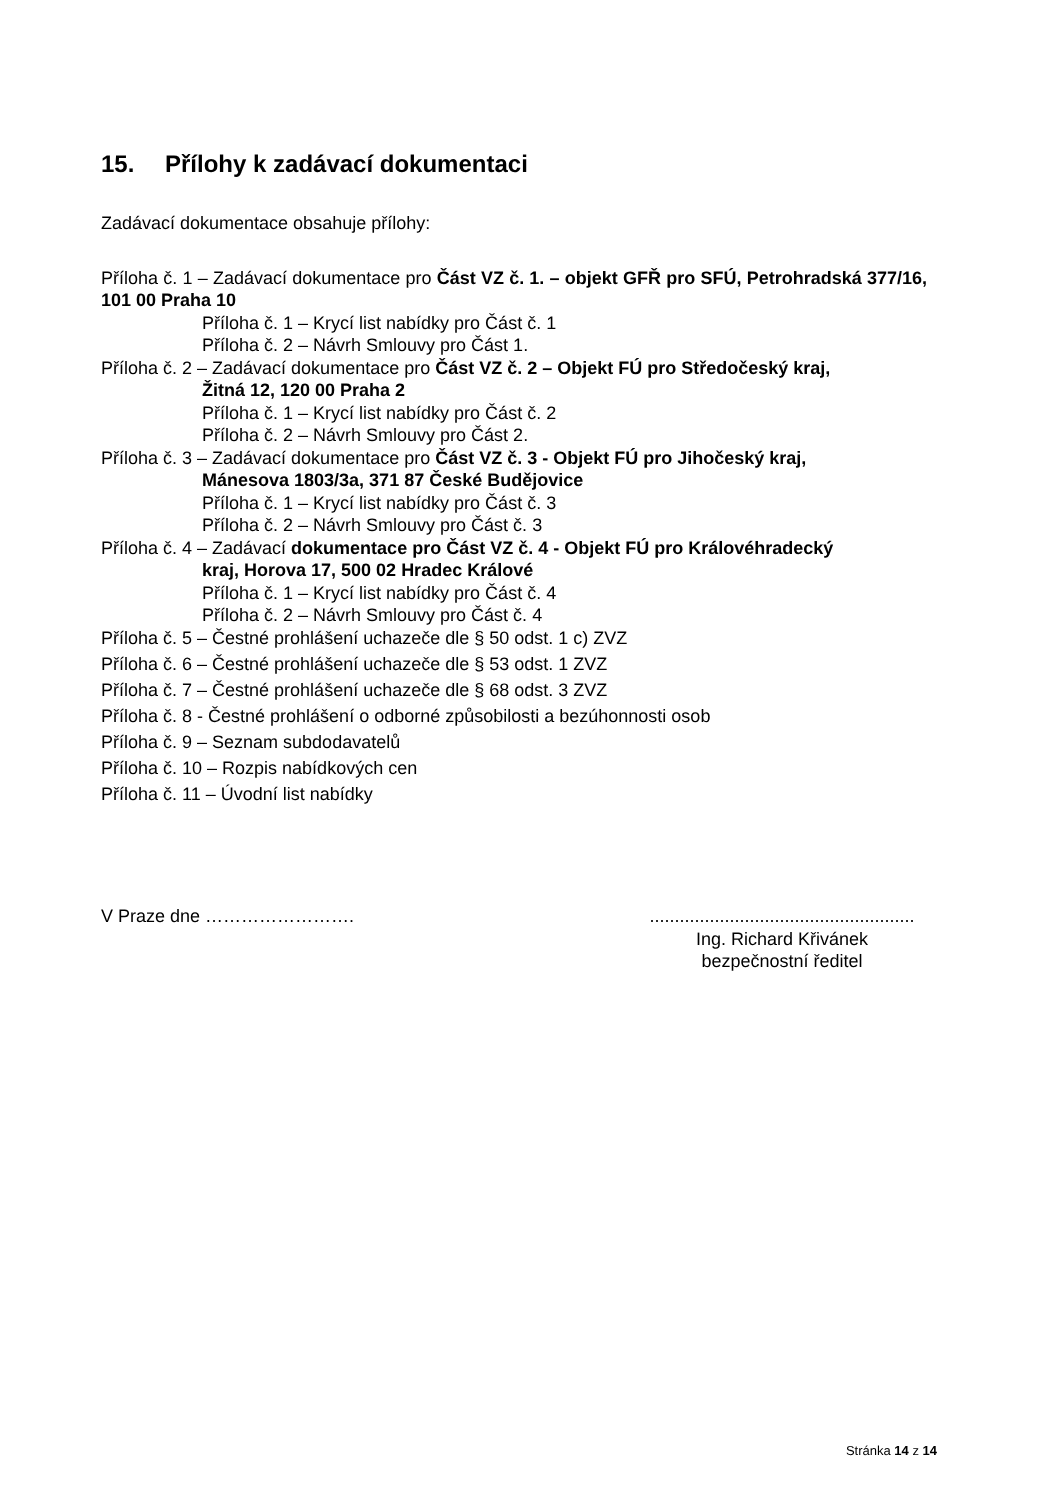15. Přílohy k zadávací dokumentaci
Zadávací dokumentace obsahuje přílohy:
Příloha č. 1 – Zadávací dokumentace pro Část VZ č. 1. – objekt GFŘ pro SFÚ, Petrohradská 377/16, 101 00 Praha 10
Příloha č. 1 – Krycí list nabídky pro Část č. 1
Příloha č. 2 – Návrh Smlouvy pro Část 1.
Příloha č. 2 – Zadávací dokumentace pro Část VZ č. 2 – Objekt FÚ pro Středočeský kraj,
Žitná 12, 120 00 Praha 2
Příloha č. 1 – Krycí list nabídky pro Část č. 2
Příloha č. 2 – Návrh Smlouvy pro Část 2.
Příloha č. 3 – Zadávací dokumentace pro Část VZ č. 3 - Objekt FÚ pro Jihočeský kraj,
Mánesova 1803/3a, 371 87 České Budějovice
Příloha č. 1 – Krycí list nabídky pro Část č. 3
Příloha č. 2 – Návrh Smlouvy pro Část č. 3
Příloha č. 4 – Zadávací dokumentace pro Část VZ č. 4 - Objekt FÚ pro Královéhradecký
kraj, Horova 17, 500 02 Hradec Králové
Příloha č. 1 – Krycí list nabídky pro Část č. 4
Příloha č. 2 – Návrh Smlouvy pro Část č. 4
Příloha č. 5 – Čestné prohlášení uchazeče dle § 50 odst. 1 c) ZVZ
Příloha č. 6 – Čestné prohlášení uchazeče dle § 53 odst. 1 ZVZ
Příloha č. 7 – Čestné prohlášení uchazeče dle § 68 odst. 3 ZVZ
Příloha č. 8 - Čestné prohlášení o odborné způsobilosti a bezúhonnosti osob
Příloha č. 9 – Seznam subdodavatelů
Příloha č. 10 – Rozpis nabídkových cen
Příloha č. 11 – Úvodní list nabídky
V Praze dne ……………………. .....................................................
Ing. Richard Křivánek
bezpečnostní ředitel
Stránka 14 z 14